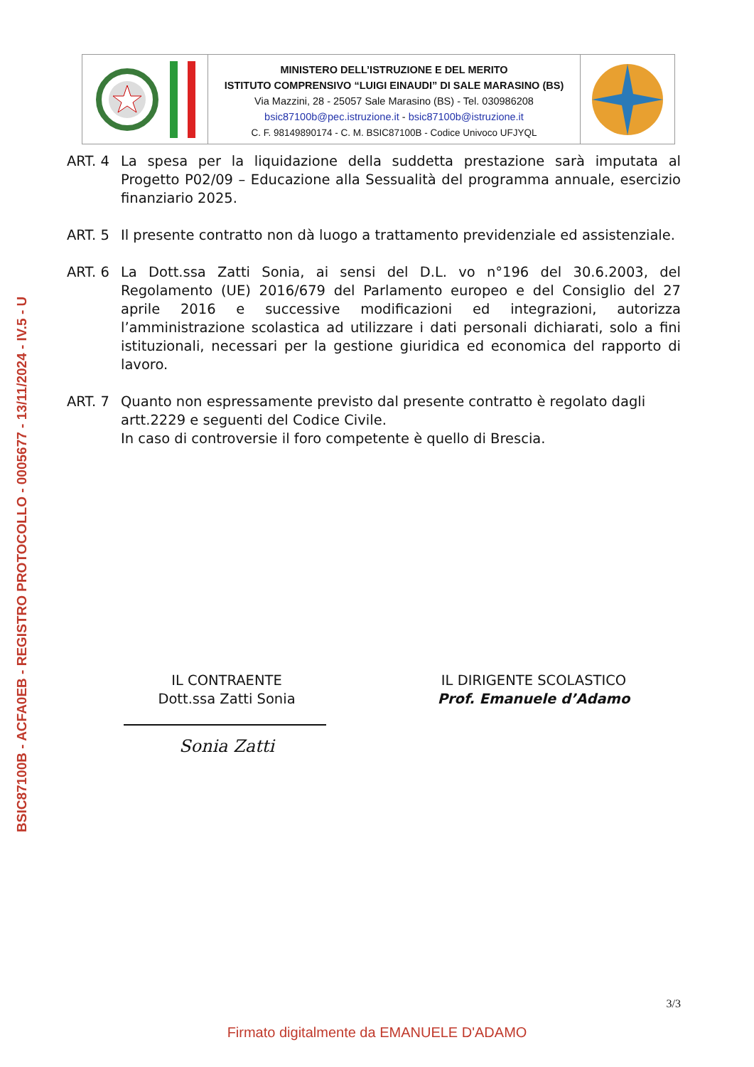BSIC87100B - ACFA0EB - REGISTRO PROTOCOLLO - 0005677 - 13/11/2024 - IV.5 - U
MINISTERO DELL’ISTRUZIONE E DEL MERITO
ISTITUTO COMPRENSIVO “LUIGI EINAUDI” DI SALE MARASINO (BS)
Via Mazzini, 28 - 25057 Sale Marasino (BS) - Tel. 030986208
bsic87100b@pec.istruzione.it - bsic87100b@istruzione.it
C. F. 98149890174 - C. M. BSIC87100B - Codice Univoco UFJYQL
ART. 4 La spesa per la liquidazione della suddetta prestazione sarà imputata al Progetto P02/09 – Educazione alla Sessualità del programma annuale, esercizio finanziario 2025.
ART. 5 Il presente contratto non dà luogo a trattamento previdenziale ed assistenziale.
ART. 6 La Dott.ssa Zatti Sonia, ai sensi del D.L. vo n°196 del 30.6.2003, del Regolamento (UE) 2016/679 del Parlamento europeo e del Consiglio del 27 aprile 2016 e successive modificazioni ed integrazioni, autorizza l’amministrazione scolastica ad utilizzare i dati personali dichiarati, solo a fini istituzionali, necessari per la gestione giuridica ed economica del rapporto di lavoro.
ART. 7 Quanto non espressamente previsto dal presente contratto è regolato dagli artt.2229 e seguenti del Codice Civile.
In caso di controversie il foro competente è quello di Brescia.
IL CONTRAENTE
Dott.ssa Zatti Sonia
Sonia Zatti
IL DIRIGENTE SCOLASTICO
Prof. Emanuele d’Adamo
3/3
Firmato digitalmente da EMANUELE D'ADAMO